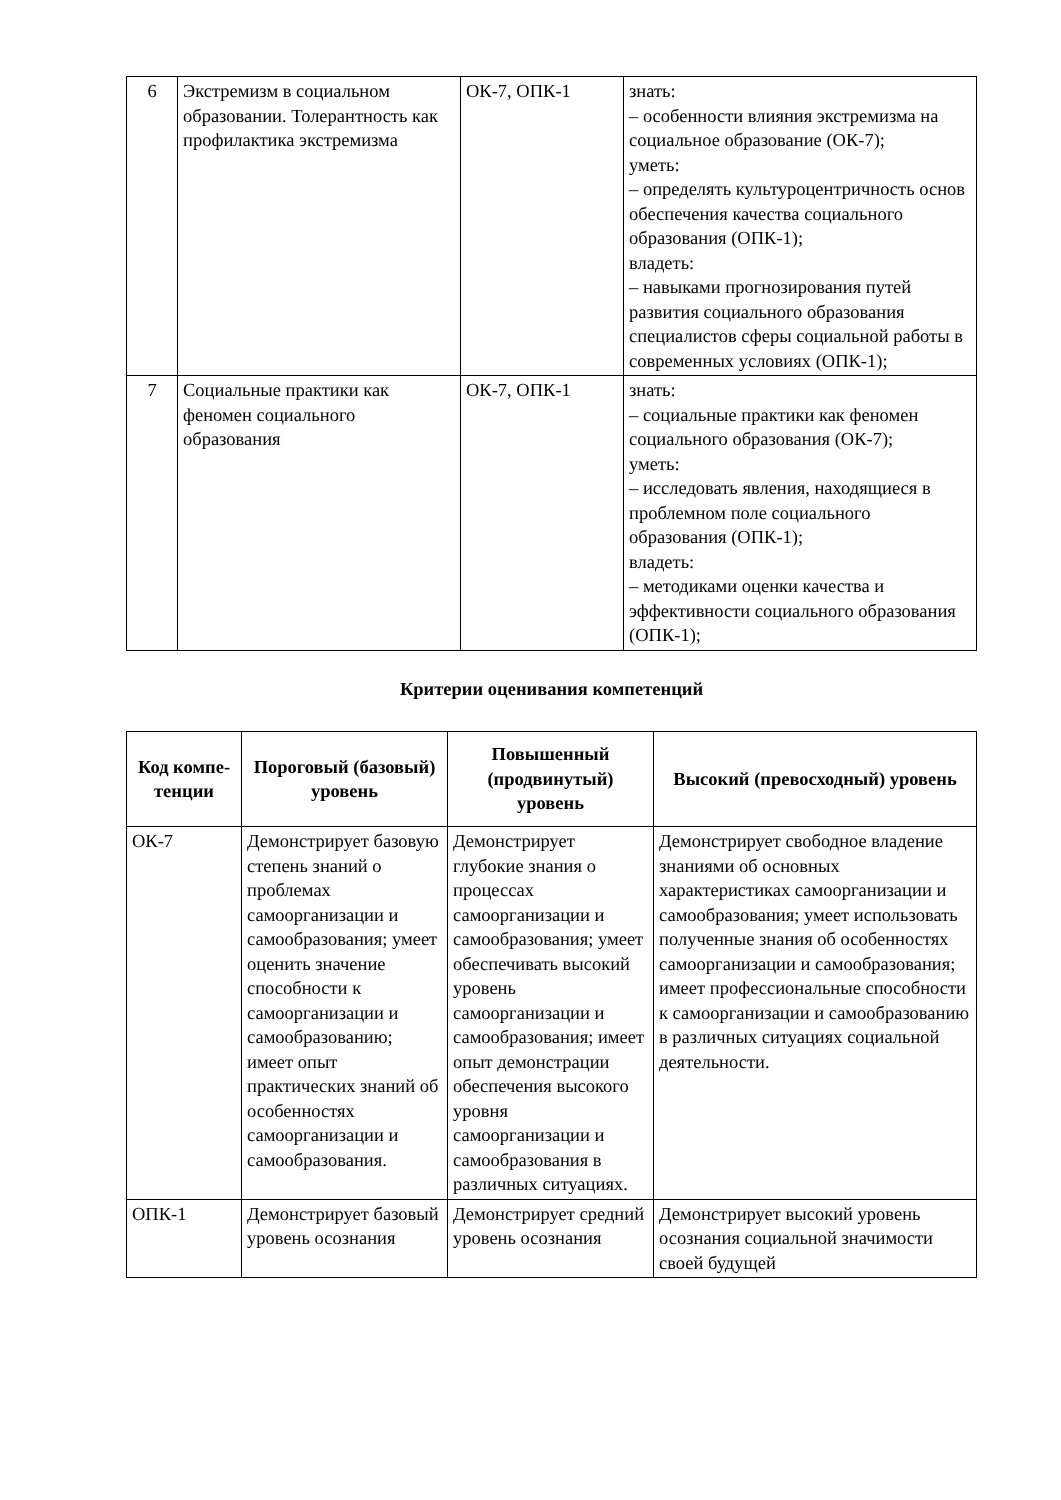| 6 | Экстремизм в социальном образовании. Толерантность как профилактика экстремизма | ОК-7, ОПК-1 | знать: – особенности влияния экстремизма на социальное образование (ОК-7); уметь: – определять культуроцентричность основ обеспечения качества социального образования (ОПК-1); владеть: – навыками прогнозирования путей развития социального образования специалистов сферы социальной работы в современных условиях (ОПК-1); |
| 7 | Социальные практики как феномен социального образования | ОК-7, ОПК-1 | знать: – социальные практики как феномен социального образования (ОК-7); уметь: – исследовать явления, находящиеся в проблемном поле социального образования (ОПК-1); владеть: – методиками оценки качества и эффективности социального образования (ОПК-1); |
Критерии оценивания компетенций
| Код компе- тенции | Пороговый (базовый) уровень | Повышенный (продвинутый) уровень | Высокий (превосходный) уровень |
| --- | --- | --- | --- |
| ОК-7 | Демонстрирует базовую степень знаний о проблемах самоорганизации и самообразования; умеет оценить значение способности к самоорганизации и самообразованию; имеет опыт практических знаний об особенностях самоорганизации и самообразования. | Демонстрирует глубокие знания о процессах самоорганизации и самообразования; умеет обеспечивать высокий уровень самоорганизации и самообразования; имеет опыт демонстрации обеспечения высокого уровня самоорганизации и самообразования в различных ситуациях. | Демонстрирует свободное владение знаниями об основных характеристиках самоорганизации и самообразования; умеет использовать полученные знания об особенностях самоорганизации и самообразования; имеет профессиональные способности к самоорганизации и самообразованию в различных ситуациях социальной деятельности. |
| ОПК-1 | Демонстрирует базовый уровень осознания | Демонстрирует средний уровень осознания | Демонстрирует высокий уровень осознания социальной значимости своей будущей |